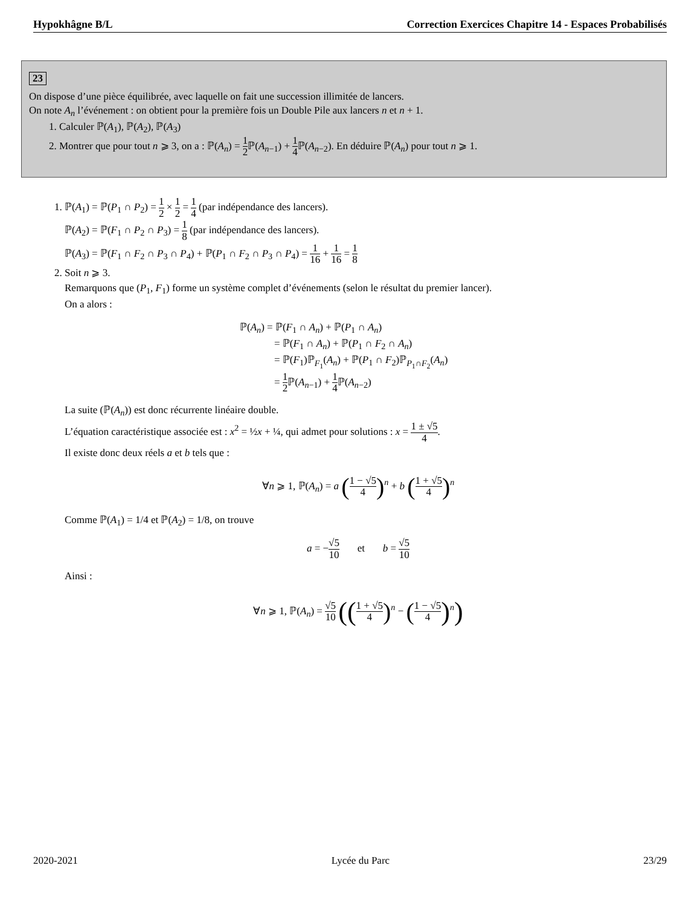Hypokhâgne B/L Correction Exercices Chapitre 14 - Espaces Probabilisés
23
On dispose d’une pièce équilibrée, avec laquelle on fait une succession illimitée de lancers.
On note A<sub>n</sub> l’événement : on obtient pour la première fois un Double Pile aux lancers n et n + 1.
1. Calculer ℙ(A<sub>1</sub>), ℙ(A<sub>2</sub>), ℙ(A<sub>3</sub>)
2. Montrer que pour tout n ⩾ 3, on a : ℙ(A<sub>n</sub>) = 1 2 ℙ(A<sub>n−1</sub>) + 1 4 ℙ(A<sub>n−2</sub>). En déduire ℙ(A<sub>n</sub>) pour tout n ⩾ 1.
1. ℙ(A<sub>1</sub>) = ℙ(P<sub>1</sub> ∩ P<sub>2</sub>) = 1 2 × 1 2 = 1 4 (par indépendance des lancers).
ℙ(A<sub>2</sub>) = ℙ(F<sub>1</sub> ∩ P<sub>2</sub> ∩ P<sub>3</sub>) = 1 8 (par indépendance des lancers).
ℙ(A<sub>3</sub>) = ℙ(F<sub>1</sub> ∩ F<sub>2</sub> ∩ P<sub>3</sub> ∩ P<sub>4</sub>) + ℙ(P<sub>1</sub> ∩ F<sub>2</sub> ∩ P<sub>3</sub> ∩ P<sub>4</sub>) = 1 16 + 1 16 = 1 8
2. Soit n ⩾ 3.
Remarquons que (P<sub>1</sub>, F<sub>1</sub>) forme un système complet d’événements (selon le résultat du premier lancer).
On a alors :
ℙ(A<sub>n</sub>) = ℙ(F<sub>1</sub> ∩ A<sub>n</sub>) + ℙ(P<sub>1</sub> ∩ A<sub>n</sub>)
= ℙ(F<sub>1</sub> ∩ A<sub>n</sub>) + ℙ(P<sub>1</sub> ∩ F<sub>2</sub> ∩ A<sub>n</sub>)
= ℙ(F<sub>1</sub>)ℙ<sub>F<sub>1</sub></sub>(A<sub>n</sub>) + ℙ(P<sub>1</sub> ∩ F<sub>2</sub>)ℙ<sub>P<sub>1</sub>∩F<sub>2</sub></sub>(A<sub>n</sub>)
= 1 2 ℙ(A<sub>n−1</sub>) + 1 4 ℙ(A<sub>n−2</sub>)
La suite (ℙ(A<sub>n</sub>)) est donc récurrente linéaire double.
L’équation caractéristique associée est : x<sup>2</sup> = ½x + ¼, qui admet pour solutions : x = 1 ± √5 4.
Il existe donc deux réels a et b tels que :
∀n ⩾ 1, ℙ(A<sub>n</sub>) = a (1 − √5 4)<sup>n</sup> + b (1 + √5 4)<sup>n</sup>
Comme ℙ(A<sub>1</sub>) = 1/4 et ℙ(A<sub>2</sub>) = 1/8, on trouve
a = −√5 10 et b = √5 10
Ainsi :
∀n ⩾ 1, ℙ(A<sub>n</sub>) = √5 10 ((1 + √5 4)<sup>n</sup> − (1 − √5 4)<sup>n</sup>)
2020-2021 Lycée du Parc 23/29